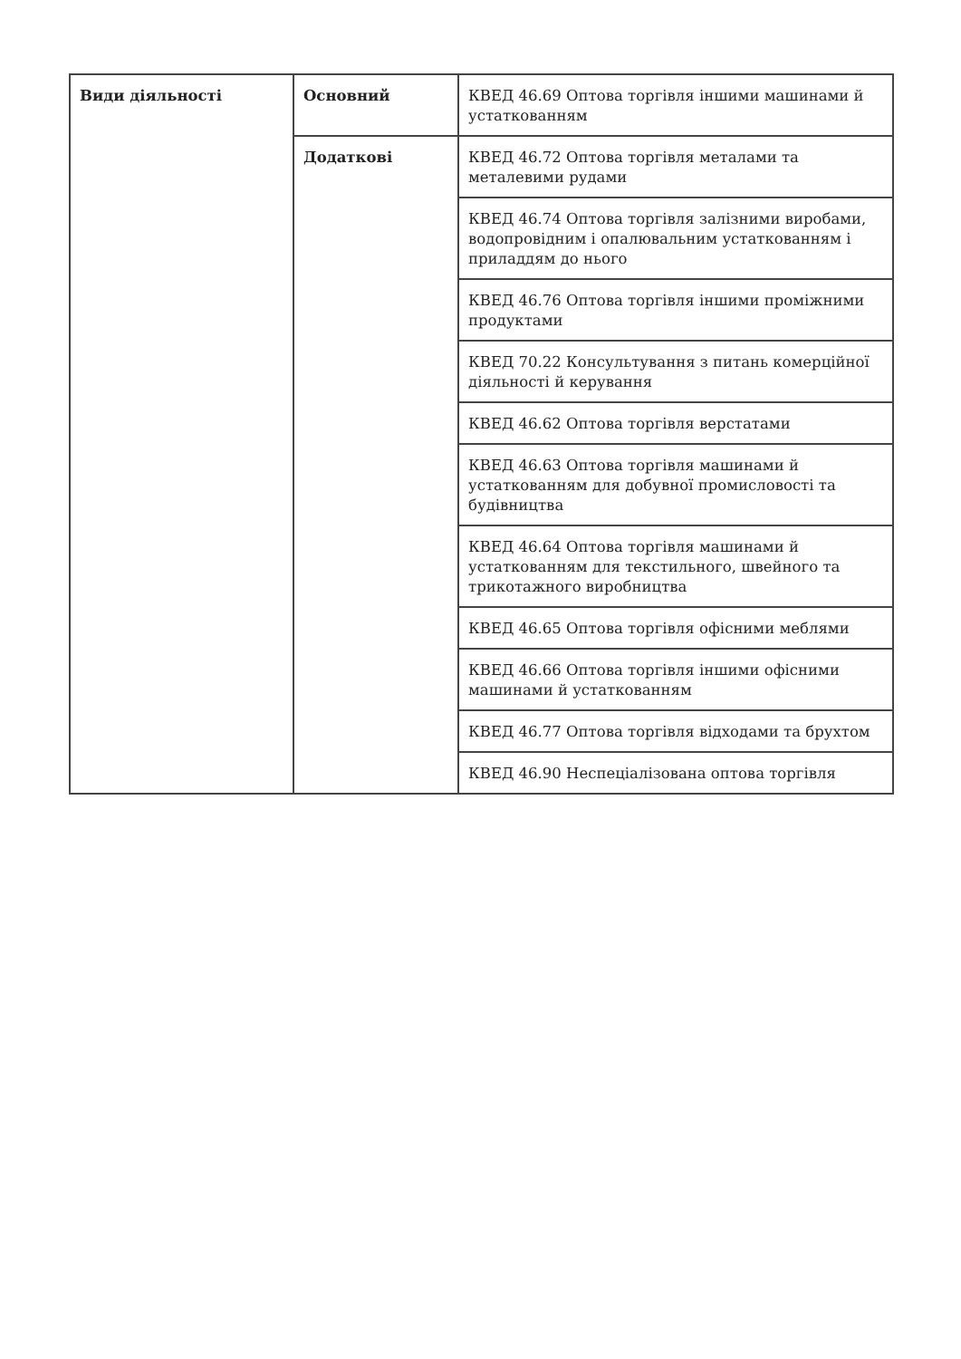| Види діяльності | Основний | КВЕД 46.69 Оптова торгівля іншими машинами й устаткованням |
| | Додаткові | КВЕД 46.72 Оптова торгівля металами та металевими рудами |
| | | КВЕД 46.74 Оптова торгівля залізними виробами, водопровідним і опалювальним устаткованням і приладдям до нього |
| | | КВЕД 46.76 Оптова торгівля іншими проміжними продуктами |
| | | КВЕД 70.22 Консультування з питань комерційної діяльності й керування |
| | | КВЕД 46.62 Оптова торгівля верстатами |
| | | КВЕД 46.63 Оптова торгівля машинами й устаткованням для добувної промисловості та будівництва |
| | | КВЕД 46.64 Оптова торгівля машинами й устаткованням для текстильного, швейного та трикотажного виробництва |
| | | КВЕД 46.65 Оптова торгівля офісними меблями |
| | | КВЕД 46.66 Оптова торгівля іншими офісними машинами й устаткованням |
| | | КВЕД 46.77 Оптова торгівля відходами та брухтом |
| | | КВЕД 46.90 Неспеціалізована оптова торгівля |